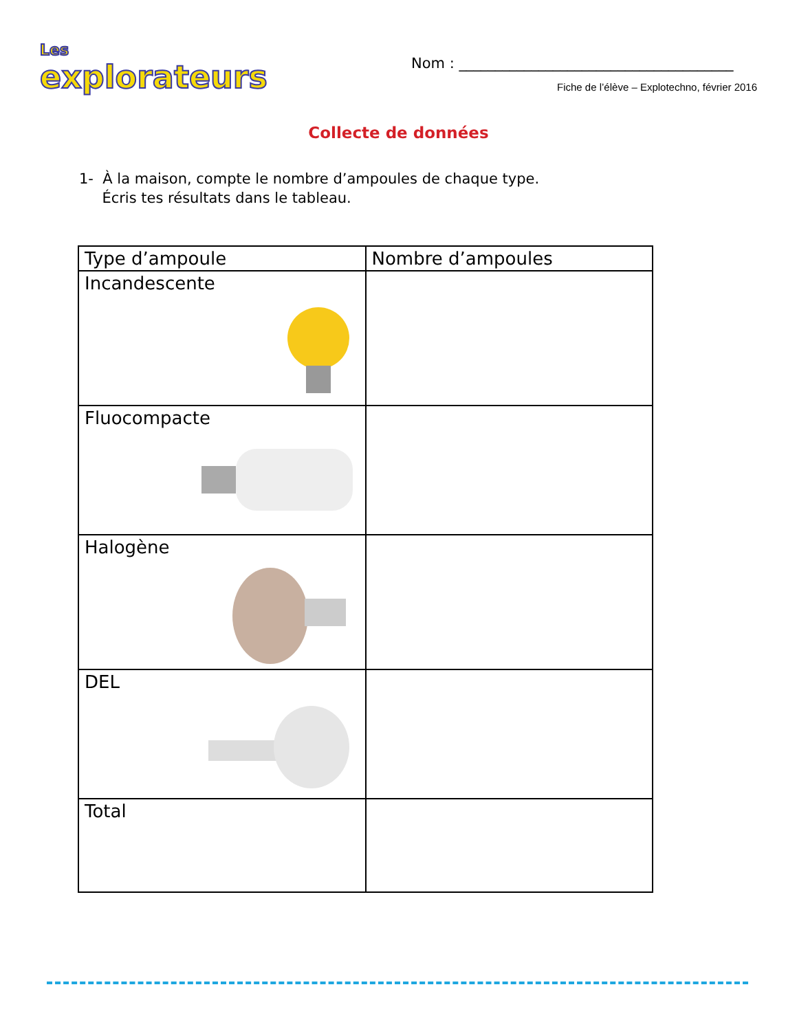Les
explorateurs
Nom : ______________________________________
Fiche de l’élève – Explotechno, février 2016
Collecte de données
1- À la maison, compte le nombre d’ampoules de chaque type.
Écris tes résultats dans le tableau.
| Type d’ampoule | Nombre d’ampoules |
| --- | --- |
| Incandescente | |
| Fluocompacte | |
| Halogène | |
| DEL | |
| Total | |